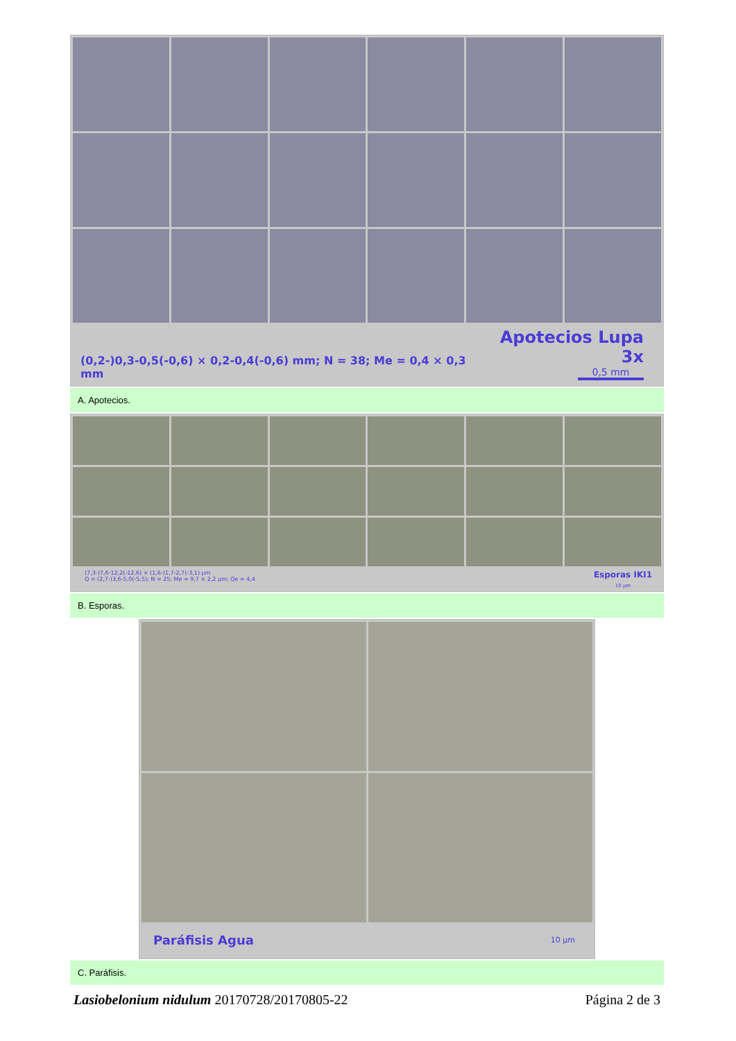(0,2-)0,3-0,5(-0,6) × 0,2-0,4(-0,6) mm; N = 38; Me = 0,4 × 0,3 mm
Apotecios Lupa 3x
0,5 mm
A. Apotecios.
(7,3-)7,6-12,2(-12,6) × (1,6-)1,7-2,7(-3,1) µm
Q = (2,7-)3,6-5,0(-5,5); N = 25; Me = 9,7 × 2,2 µm; Qe = 4,4
Esporas IKI1
10 µm
B. Esporas.
Paráfisis Agua
10 µm
C. Paráfisis.
Lasiobelonium nidulum 20170728/20170805-22 Página 2 de 3